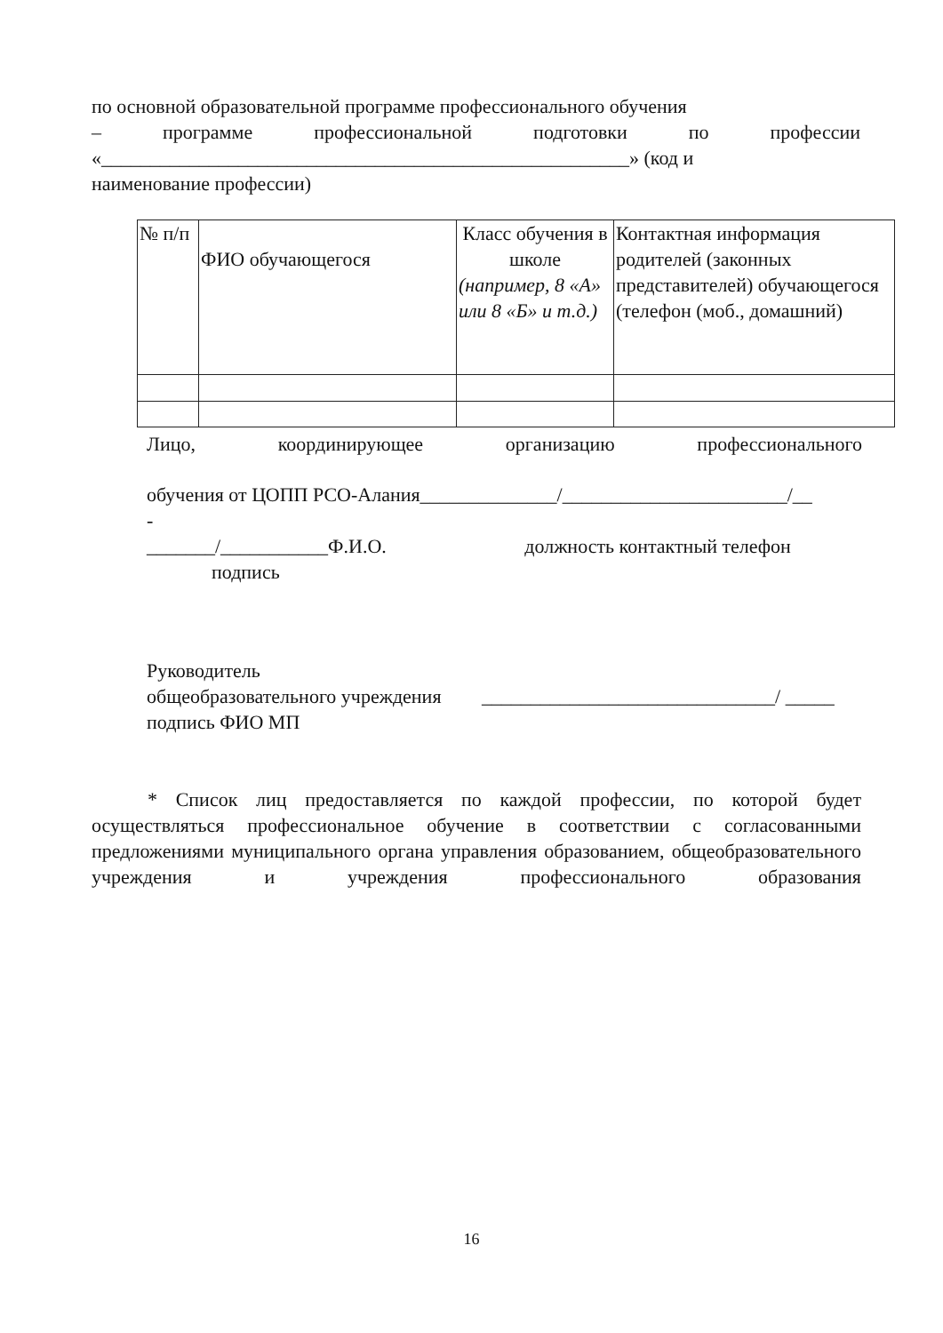по основной образовательной программе профессионального обучения
– программе профессиональной подготовки по профессии
«______________________________________________________» (код и
наименование профессии)
| № п/п | ФИО обучающегося | Класс обучения в школе (например, 8 «А» или 8 «Б» и т.д.) | Контактная информация родителей (законных представителей) обучающегося (телефон (моб., домашний) |
Лицо, координирующее организацию профессионального
обучения от ЦОПП РСО-Алания______________/_______________________/__
-
_______/___________Ф.И.О. должность контактный телефон
подпись
Руководитель
общеобразовательного учреждения ______________________________/ _____
подпись ФИО МП
* Список лиц предоставляется по каждой профессии, по которой будет осуществляться профессиональное обучение в соответствии с согласованными предложениями муниципального органа управления образованием, общеобразовательного учреждения и учреждения профессионального образования
16